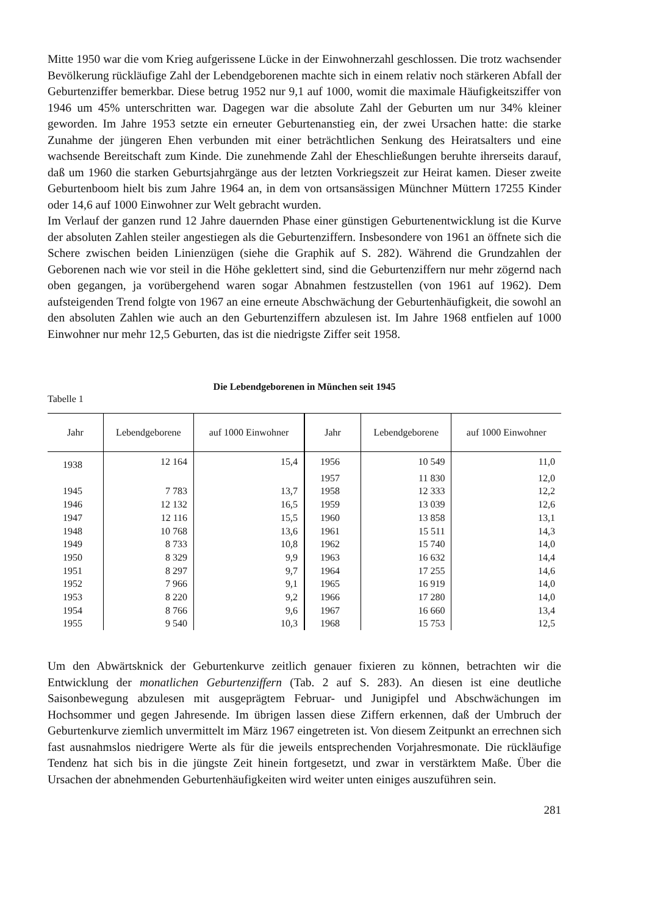Mitte 1950 war die vom Krieg aufgerissene Lücke in der Einwohnerzahl geschlossen. Die trotz wachsender Bevölkerung rückläufige Zahl der Lebendgeborenen machte sich in einem relativ noch stärkeren Abfall der Geburtenziffer bemerkbar. Diese betrug 1952 nur 9,1 auf 1000, womit die maximale Häufigkeitsziffer von 1946 um 45% unterschritten war. Dagegen war die absolute Zahl der Geburten um nur 34% kleiner geworden. Im Jahre 1953 setzte ein erneuter Geburtenanstieg ein, der zwei Ursachen hatte: die starke Zunahme der jüngeren Ehen verbunden mit einer beträchtlichen Senkung des Heiratsalters und eine wachsende Bereitschaft zum Kinde. Die zunehmende Zahl der Eheschließungen beruhte ihrerseits darauf, daß um 1960 die starken Geburtsjahrgänge aus der letzten Vorkriegszeit zur Heirat kamen. Dieser zweite Geburtenboom hielt bis zum Jahre 1964 an, in dem von ortsansässigen Münchner Müttern 17255 Kinder oder 14,6 auf 1000 Einwohner zur Welt gebracht wurden.
Im Verlauf der ganzen rund 12 Jahre dauernden Phase einer günstigen Geburtenentwicklung ist die Kurve der absoluten Zahlen steiler angestiegen als die Geburtenziffern. Insbesondere von 1961 an öffnete sich die Schere zwischen beiden Linienzügen (siehe die Graphik auf S. 282). Während die Grundzahlen der Geborenen nach wie vor steil in die Höhe geklettert sind, sind die Geburtenziffern nur mehr zögernd nach oben gegangen, ja vorübergehend waren sogar Abnahmen festzustellen (von 1961 auf 1962). Dem aufsteigenden Trend folgte von 1967 an eine erneute Abschwächung der Geburtenhäufigkeit, die sowohl an den absoluten Zahlen wie auch an den Geburtenziffern abzulesen ist. Im Jahre 1968 entfielen auf 1000 Einwohner nur mehr 12,5 Geburten, das ist die niedrigste Ziffer seit 1958.
Die Lebendgeborenen in München seit 1945
Tabelle 1
| Jahr | Lebendgeborene | auf 1000 Einwohner | Jahr | Lebendgeborene | auf 1000 Einwohner |
| --- | --- | --- | --- | --- | --- |
| 1938 | 12 164 | 15,4 | 1956 | 10 549 | 11,0 |
| | | | 1957 | 11 830 | 12,0 |
| 1945 | 7 783 | 13,7 | 1958 | 12 333 | 12,2 |
| 1946 | 12 132 | 16,5 | 1959 | 13 039 | 12,6 |
| 1947 | 12 116 | 15,5 | 1960 | 13 858 | 13,1 |
| 1948 | 10 768 | 13,6 | 1961 | 15 511 | 14,3 |
| 1949 | 8 733 | 10,8 | 1962 | 15 740 | 14,0 |
| 1950 | 8 329 | 9,9 | 1963 | 16 632 | 14,4 |
| 1951 | 8 297 | 9,7 | 1964 | 17 255 | 14,6 |
| 1952 | 7 966 | 9,1 | 1965 | 16 919 | 14,0 |
| 1953 | 8 220 | 9,2 | 1966 | 17 280 | 14,0 |
| 1954 | 8 766 | 9,6 | 1967 | 16 660 | 13,4 |
| 1955 | 9 540 | 10,3 | 1968 | 15 753 | 12,5 |
Um den Abwärtsknick der Geburtenkurve zeitlich genauer fixieren zu können, betrachten wir die Entwicklung der monatlichen Geburtenziffern (Tab. 2 auf S. 283). An diesen ist eine deutliche Saisonbewegung abzulesen mit ausgeprägtem Februar- und Junigipfel und Abschwächungen im Hochsommer und gegen Jahresende. Im übrigen lassen diese Ziffern erkennen, daß der Umbruch der Geburtenkurve ziemlich unvermittelt im März 1967 eingetreten ist. Von diesem Zeitpunkt an errechnen sich fast ausnahmslos niedrigere Werte als für die jeweils entsprechenden Vorjahresmonate. Die rückläufige Tendenz hat sich bis in die jüngste Zeit hinein fortgesetzt, und zwar in verstärktem Maße. Über die Ursachen der abnehmenden Geburtenhäufigkeiten wird weiter unten einiges auszuführen sein.
281